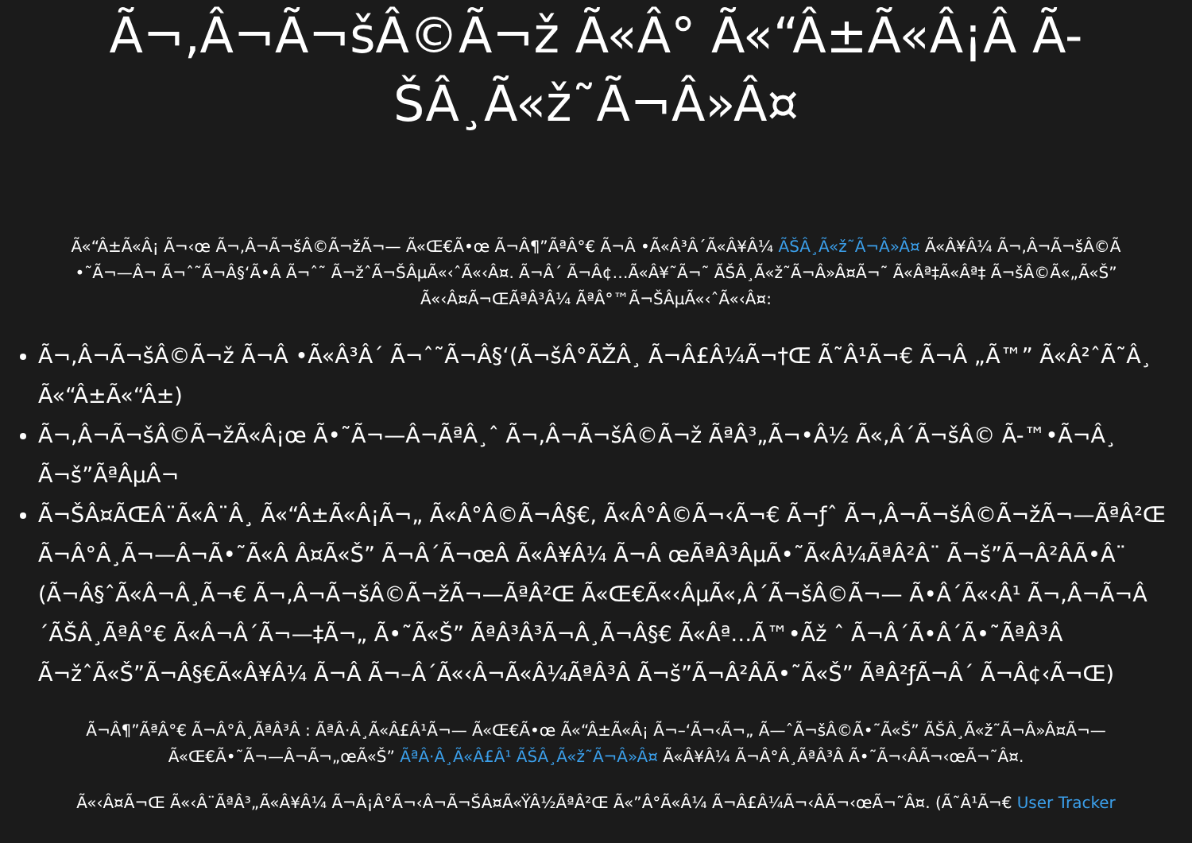Ã¬,Â¬Ã¬šÂ©Ã¬ž Ã«Â° Ã«“Â±Ã«Â¡Â Ã-
ŠÂ¸Ã«ž˜Ã¬Â»Â¤
Ã«“Â±Ã«Â¡ Ã¬‹œ Ã¬,Â¬Ã¬šÂ©Ã¬žÃ¬— Ã«Œ€Ã•œ Ã¬Â¶”ÃªÂ°€ Ã¬Â •Ã«Â³Â´Ã«Â¥Â¼ ÃŠÂ¸Ã«ž˜Ã¬Â»Â¤ Ã«Â¥Â¼ Ã¬,Â¬Ã¬šÂ©Ã
•˜Ã¬—Â¬ Ã¬ˆ˜Ã¬Â§‘Ã•Â Ã¬ˆ˜ Ã¬žˆÃ¬ŠÂµÃ«‹ˆÃ«‹Â¤. Ã¬Â´ Ã¬Â¢…Ã«Â¥˜Ã¬˜ ÃŠÂ¸Ã«ž˜Ã¬Â»Â¤Ã¬˜ Ã«Âª‡Ã«Âª‡ Ã¬šÂ©Ã«„Ã«Š”
Ã«‹Â¤Ã¬ŒÃªÂ³Â¼ ÃªÂ°™Ã¬ŠÂµÃ«‹ˆÃ«‹Â¤:
Ã¬,Â¬Ã¬šÂ©Ã¬ž Ã¬Â •Ã«Â³Â´ Ã¬ˆ˜Ã¬Â§‘(Ã¬šÂ°ÃŽÂ¸ Ã¬Â£Â¼Ã¬†Œ Ã˜Â¹Ã¬€ Ã¬Â „Ã™” Ã«Â²ˆÃ˜Â¸ Ã«“Â±Ã«“Â±)
Ã¬,Â¬Ã¬šÂ©Ã¬žÃ«Â¡œ Ã•˜Ã¬—Â¬ÃªÂ¸ˆ Ã¬,Â¬Ã¬šÂ©Ã¬ž ÃªÂ³„Ã¬•Â½ Ã«,Â´Ã¬šÂ© Ã-™•Ã¬Â¸ Ã¬š”ÃªÂµÂ¬
Ã¬ŠÂ¤ÃŒÂ¨Ã«Â¨Â¸ Ã«“Â±Ã«Â¡Ã¬„ Ã«Â°Â©Ã¬Â§€, Ã«Â°Â©Ã¬‹Ã¬€ Ã¬ƒˆ Ã¬,Â¬Ã¬šÂ©Ã¬žÃ¬—ÃªÂ²Œ Ã¬Â°Â¸Ã¬—Â¬Ã•˜Ã«Â Â¤Ã«Š” Ã¬Â´Ã¬œÂ Ã«Â¥Â¼ Ã¬Â œÃªÂ³ÂµÃ•˜Ã«Â¼ÃªÂ²Â¨ Ã¬š”Ã¬Â²ÂÃ•Â¨ (Ã¬Â§ˆÃ«Â¬Â¸Ã¬€ Ã¬,Â¬Ã¬šÂ©Ã¬žÃ¬—ÃªÂ²Œ Ã«Œ€Ã«‹ÂµÃ«,Â´Ã¬šÂ©Ã¬— Ã•Â´Ã«‹Â¹ Ã¬,Â¬Ã¬Â´ÃŠÂ¸ÃªÂ°€ Ã«Â¬Â´Ã¬—‡Ã¬„ Ã•˜Ã«Š” ÃªÂ³Â³Ã¬Â¸Ã¬Â§€ Ã«Âª…Ã™•Ãž ˆ Ã¬Â´Ã•Â´Ã•˜ÃªÂ³Â Ã¬žˆÃ«Š”Ã¬Â§€Ã«Â¥Â¼ Ã¬Â Ã¬–Â´Ã«‹Â¬Ã«Â¼ÃªÂ³Â Ã¬š”Ã¬Â²ÂÃ•˜Ã«Š” ÃªÂ²ƒÃ¬Â´ Ã¬Â¢‹Ã¬Œ)
Ã¬Â¶”ÃªÂ°€ Ã¬Â°Â¸ÃªÂ³Â : ÃªÂ·Â¸Ã«Â£Â¹Ã¬— Ã«Œ€Ã•œ Ã«“Â±Ã«Â¡ Ã¬–‘Ã¬‹Ã¬„ Ã—ˆÃ¬šÂ©Ã•˜Ã«Š” ÃŠÂ¸Ã«ž˜Ã¬Â»Â¤Ã¬—
Ã«Œ€Ã•˜Ã¬—Â¬Ã¬„œÃ«Š” ÃªÂ·Â¸Ã«Â£Â¹ ÃŠÂ¸Ã«ž˜Ã¬Â»Â¤ Ã«Â¥Â¼ Ã¬Â°Â¸ÃªÂ³Â Ã•˜Ã¬‹ÂÃ¬‹œÃ¬˜Â¤.
Ã«‹Â¤Ã¬Œ Ã«‹Â¨ÃªÂ³„Ã«Â¥Â¼ Ã¬Â¡Â°Ã¬‹Â¬Ã¬ŠÂ¤Ã«ŸÂ½ÃªÂ²Œ Ã«”Â°Ã«Â¼ Ã¬Â£Â¼Ã¬‹ÂÃ¬‹œÃ¬˜Â¤. (Ã˜Â¹Ã¬€ User Tracker